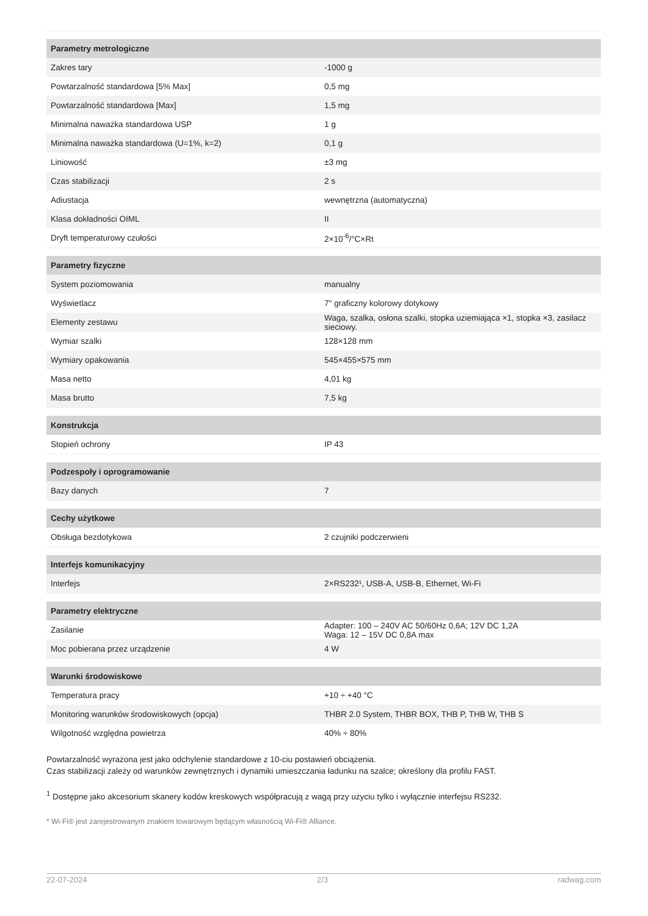| Parametry metrologiczne | |
| --- | --- |
| Zakres tary | -1000 g |
| Powtarzalność standardowa [5% Max] | 0,5 mg |
| Powtarzalność standardowa [Max] | 1,5 mg |
| Minimalna naważka standardowa USP | 1 g |
| Minimalna naważka standardowa (U=1%, k=2) | 0,1 g |
| Liniowość | ±3 mg |
| Czas stabilizacji | 2 s |
| Adiustacja | wewnętrzna (automatyczna) |
| Klasa dokładności OIML | II |
| Dryft temperaturowy czułości | 2×10<sup>-6</sup>/°C×Rt |
| Parametry fizyczne | |
| System poziomowania | manualny |
| Wyświetlacz | 7" graficzny kolorowy dotykowy |
| Elementy zestawu | Waga, szalka, osłona szalki, stopka uziemiająca ×1, stopka ×3, zasilacz sieciowy. |
| Wymiar szalki | 128×128 mm |
| Wymiary opakowania | 545×455×575 mm |
| Masa netto | 4,01 kg |
| Masa brutto | 7,5 kg |
| Konstrukcja | |
| Stopień ochrony | IP 43 |
| Podzespoły i oprogramowanie | |
| Bazy danych | 7 |
| Cechy użytkowe | |
| Obsługa bezdotykowa | 2 czujniki podczerwieni |
| Interfejs komunikacyjny | |
| Interfejs | 2×RS232¹, USB-A, USB-B, Ethernet, Wi-Fi |
| Parametry elektryczne | |
| Zasilanie | Adapter: 100 – 240V AC 50/60Hz 0,6A; 12V DC 1,2A Waga: 12 – 15V DC 0,8A max |
| Moc pobierana przez urządzenie | 4 W |
| Warunki środowiskowe | |
| Temperatura pracy | +10 ÷ +40 °C |
| Monitoring warunków środowiskowych (opcja) | THBR 2.0 System, THBR BOX, THB P, THB W, THB S |
| Wilgotność względna powietrza | 40% ÷ 80% |
Powtarzalność wyrażona jest jako odchylenie standardowe z 10-ciu postawień obciążenia.
Czas stabilizacji zależy od warunków zewnętrznych i dynamiki umieszczania ładunku na szalce; określony dla profilu FAST.
<sup>1</sup> Dostępne jako akcesorium skanery kodów kreskowych współpracują z wagą przy użyciu tylko i wyłącznie interfejsu RS232.
* Wi-Fi® jest zarejestrowanym znakiem towarowym będącym własnością Wi-Fi® Alliance.
22-07-2024 2/3 radwag.com